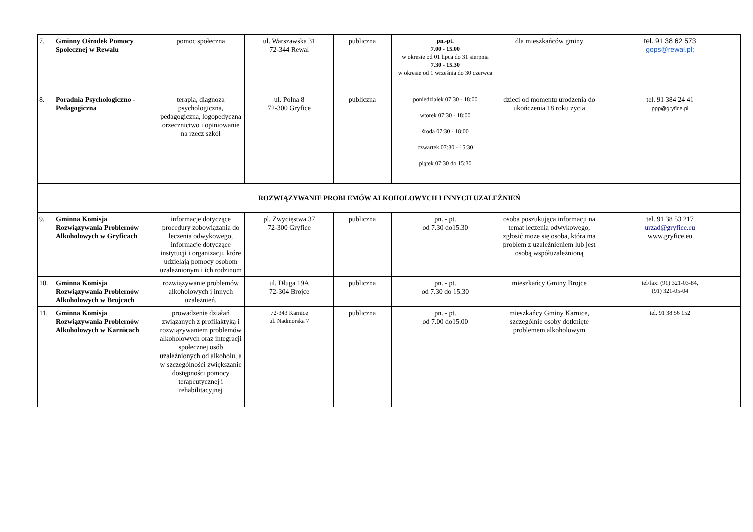| 7. | Gminny Ośrodek Pomocy Społecznej w Rewalu | pomoc społeczna | ul. Warszawska 31 72-344 Rewal | publiczna | pn.-pt. 7.00 - 15.00 w okresie od 01 lipca do 31 sierpnia 7.30 - 15.30 w okresie od 1 września do 30 czerwca | dla mieszkańców gminy | tel. 91 38 62 573 gops@rewal.pl; |
| 8. | Poradnia Psychologiczno - Pedagogiczna | terapia, diagnoza psychologiczna, pedagogiczna, logopedyczna orzecznictwo i opiniowanie na rzecz szkół | ul. Polna 8 72-300 Gryfice | publiczna | poniedziałek 07:30 - 18:00 wtorek 07:30 - 18:00 środa 07:30 - 18:00 czwartek 07:30 - 15:30 piątek 07:30 do 15:30 | dzieci od momentu urodzenia do ukończenia 18 roku życia | tel. 91 384 24 41 ppp@gryfice.pl |
| ROZWIĄZYWANIE PROBLEMÓW ALKOHOLOWYCH I INNYCH UZALEŻNIEŃ | | | | | | | |
| 9. | Gminna Komisja Rozwiązywania Problemów Alkoholowych w Gryficach | informacje dotyczące procedury zobowiązania do leczenia odwykowego, informacje dotyczące instytucji i organizacji, które udzielają pomocy osobom uzależnionym i ich rodzinom | pl. Zwycięstwa 37 72-300 Gryfice | publiczna | pn. - pt. od 7.30 do15.30 | osoba poszukująca informacji na temat leczenia odwykowego, zgłosić może się osoba, która ma problem z uzależnieniem lub jest osobą współuzależnioną | tel. 91 38 53 217 urzad@gryfice.eu www.gryfice.eu |
| 10. | Gminna Komisja Rozwiązywania Problemów Alkoholowych w Brojcach | rozwiązywanie problemów alkoholowych i innych uzależnień. | ul. Długa 19A 72-304 Brojce | publiczna | pn. - pt. od 7.30 do 15.30 | mieszkańcy Gminy Brojce | tel/fax: (91) 321-03-84, (91) 321-05-04 |
| 11. | Gminna Komisja Rozwiązywania Problemów Alkoholowych w Karnicach | prowadzenie działań związanych z profilaktyką i rozwiązywaniem problemów alkoholowych oraz integracji społecznej osób uzależnionych od alkoholu, a w szczególności zwiększanie dostępności pomocy terapeutycznej i rehabilitacyjnej | 72-343 Karnice ul. Nadmorska 7 | publiczna | pn. - pt. od 7.00 do15.00 | mieszkańcy Gminy Karnice, szczególnie osoby dotknięte problemem alkoholowym | tel. 91 38 56 152 |